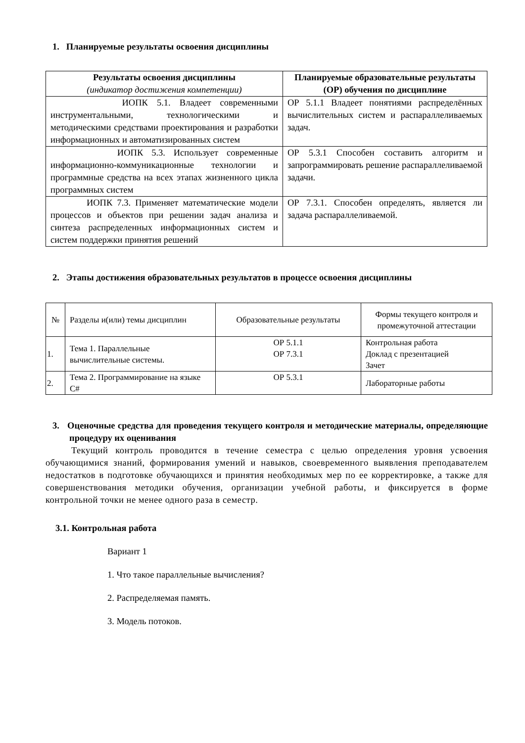1. Планируемые результаты освоения дисциплины
| Результаты освоения дисциплины (индикатор достижения компетенции) | Планируемые образовательные результаты (ОР) обучения по дисциплине |
| --- | --- |
| ИОПК 5.1. Владеет современными инструментальными, технологическими и методическими средствами проектирования и разработки информационных и автоматизированных систем | ОР 5.1.1 Владеет понятиями распределённых вычислительных систем и распараллеливаемых задач. |
| ИОПК 5.3. Использует современные информационно-коммуникационные технологии и программные средства на всех этапах жизненного цикла программных систем | ОР 5.3.1 Способен составить алгоритм и запрограммировать решение распараллеливаемой задачи. |
| ИОПК 7.3. Применяет математические модели процессов и объектов при решении задач анализа и синтеза распределенных информационных систем и систем поддержки принятия решений | ОР 7.3.1. Способен определять, является ли задача распараллеливаемой. |
2. Этапы достижения образовательных результатов в процессе освоения дисциплины
| № | Разделы и(или) темы дисциплин | Образовательные результаты | Формы текущего контроля и промежуточной аттестации |
| --- | --- | --- | --- |
| 1. | Тема 1. Параллельные вычислительные системы. | ОР 5.1.1 ОР 7.3.1 | Контрольная работа Доклад с презентацией Зачет |
| 2. | Тема 2. Программирование на языке C# | ОР 5.3.1 | Лабораторные работы |
3. Оценочные средства для проведения текущего контроля и методические материалы, определяющие процедуру их оценивания
Текущий контроль проводится в течение семестра с целью определения уровня усвоения обучающимися знаний, формирования умений и навыков, своевременного выявления преподавателем недостатков в подготовке обучающихся и принятия необходимых мер по ее корректировке, а также для совершенствования методики обучения, организации учебной работы, и фиксируется в форме контрольной точки не менее одного раза в семестр.
3.1. Контрольная работа
Вариант 1
1. Что такое параллельные вычисления?
2. Распределяемая память.
3. Модель потоков.